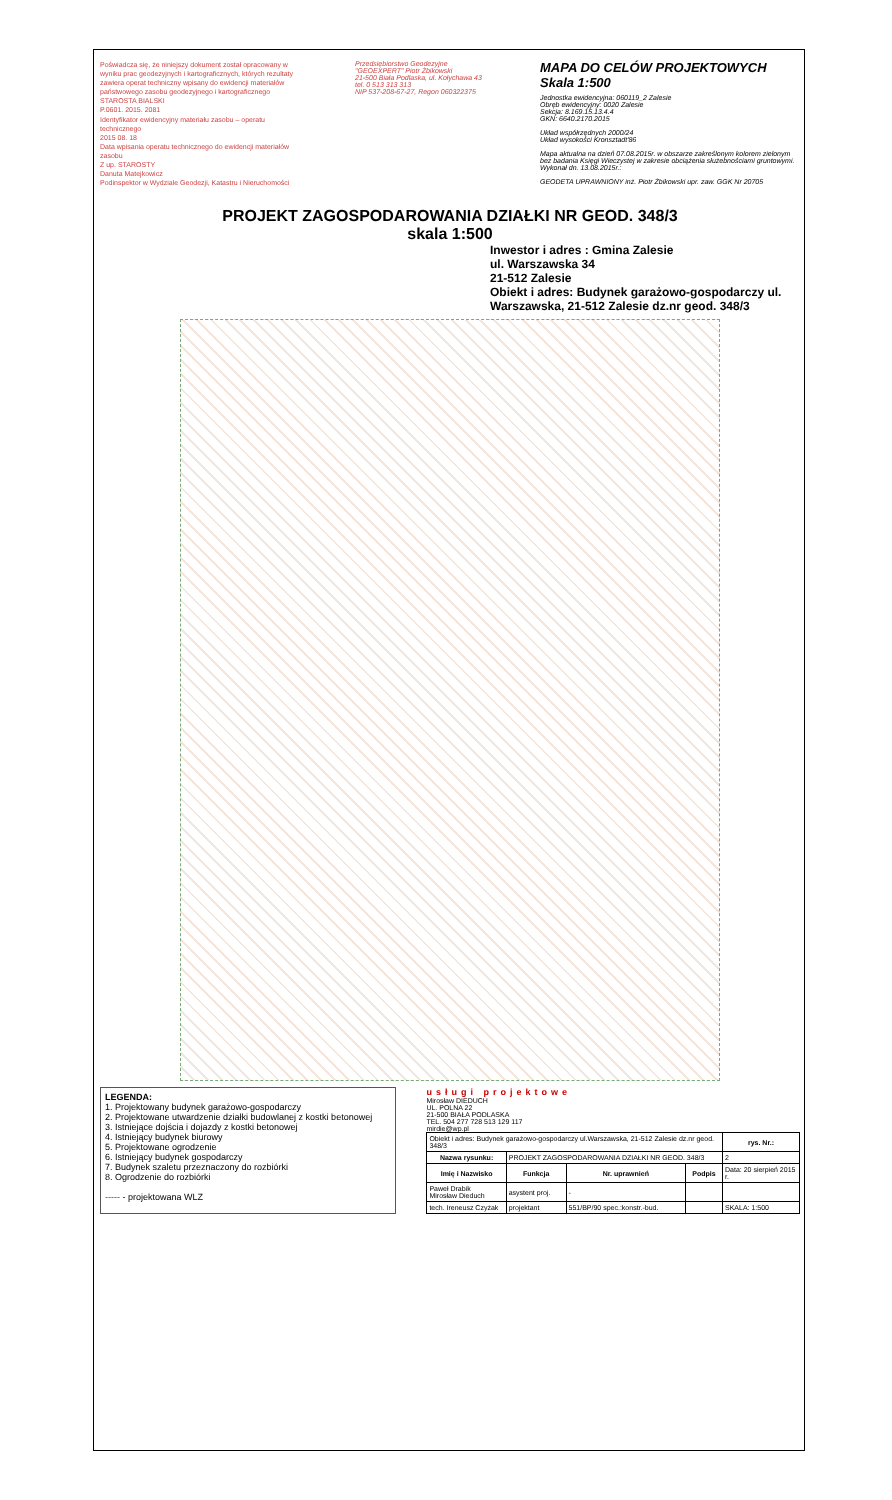Poświadcza się, że niniejszy dokument został opracowany w wyniku prac geodezyjnych i kartograficznych, których rezultaty zawiera operat techniczny wpisany do ewidencji materiałów państwowego zasobu geodezyjnego i kartograficznego
STAROSTA BIALSKI
P.0601. 2015. 2081
Identyfikator ewidencyjny materiału zasobu – operatu technicznego
2015 08. 18
Data wpisania operatu technicznego do ewidencji materiałów zasobu
Z up. STAROSTY
Danuta Matejkowicz
Podinspektor w Wydziale Geodezji, Katastru i Nieruchomości
Przedsiębiorstwo Geodezyjne "GEOEXPERT" Piotr Żbikowski
21-500 Biała Podlaska, ul. Kołychawa 43
tel. 0 513 313 313
NIP 537-208-67-27, Regon 060322375
MAPA DO CELÓW PROJEKTOWYCH
Skala 1:500
Jednostka ewidencyjna: 060119_2 Zalesie
Obręb ewidencyjny: 0020 Zalesie
Sekcja: 8.169.15.13.4.4
GKN: 6640.2170.2015
Układ współrzędnych 2000/24
Układ wysokości Kronsztadt'86
Mapa aktualna na dzień 07.08.2015r. w obszarze zakreślonym kolorem zielonym bez badania Księgi Wieczystej w zakresie obciążenia służebnościami gruntowymi.
Wykonał dn. 13.08.2015r.:
GEODETA UPRAWNIONY inż. Piotr Żbikowski upr. zaw. GGK Nr 20705
PROJEKT ZAGOSPODAROWANIA DZIAŁKI NR GEOD. 348/3
skala 1:500
Inwestor i adres : Gmina Zalesie
ul. Warszawska 34
21-512 Zalesie
Obiekt i adres: Budynek garażowo-gospodarczy ul. Warszawska, 21-512 Zalesie dz.nr geod. 348/3
LEGENDA:
1. Projektowany budynek garażowo-gospodarczy
2. Projektowane utwardzenie działki budowlanej z kostki betonowej
3. Istniejące dojścia i dojazdy z kostki betonowej
4. Istniejący budynek biurowy
5. Projektowane ogrodzenie
6. Istniejący budynek gospodarczy
7. Budynek szaletu przeznaczony do rozbiórki
8. Ogrodzenie do rozbiórki
----- - projektowana WLZ
usługi projektowe
Mirosław DIEDUCH
UL. POLNA 22
21-500 BIAŁA PODLASKA
TEL. 504 277 728 513 129 117
mirdie@wp.pl
| Obiekt i adres: Budynek garażowo-gospodarczy ul.Warszawska, 21-512 Zalesie dz.nr geod. 348/3 | | | | rys. Nr.: |
| Nazwa rysunku: | PROJEKT ZAGOSPODAROWANIA DZIAŁKI NR GEOD. 348/3 | | | 2 |
| Imię i Nazwisko | Funkcja | Nr. uprawnień | Podpis | Data: 20 sierpień 2015 r. |
| Paweł Drabik Mirosław Dieduch | asystent proj. | - | | |
| tech. Ireneusz Czyżak | projektant | 551/BP/90 spec.:konstr.-bud. | | SKALA: 1:500 |